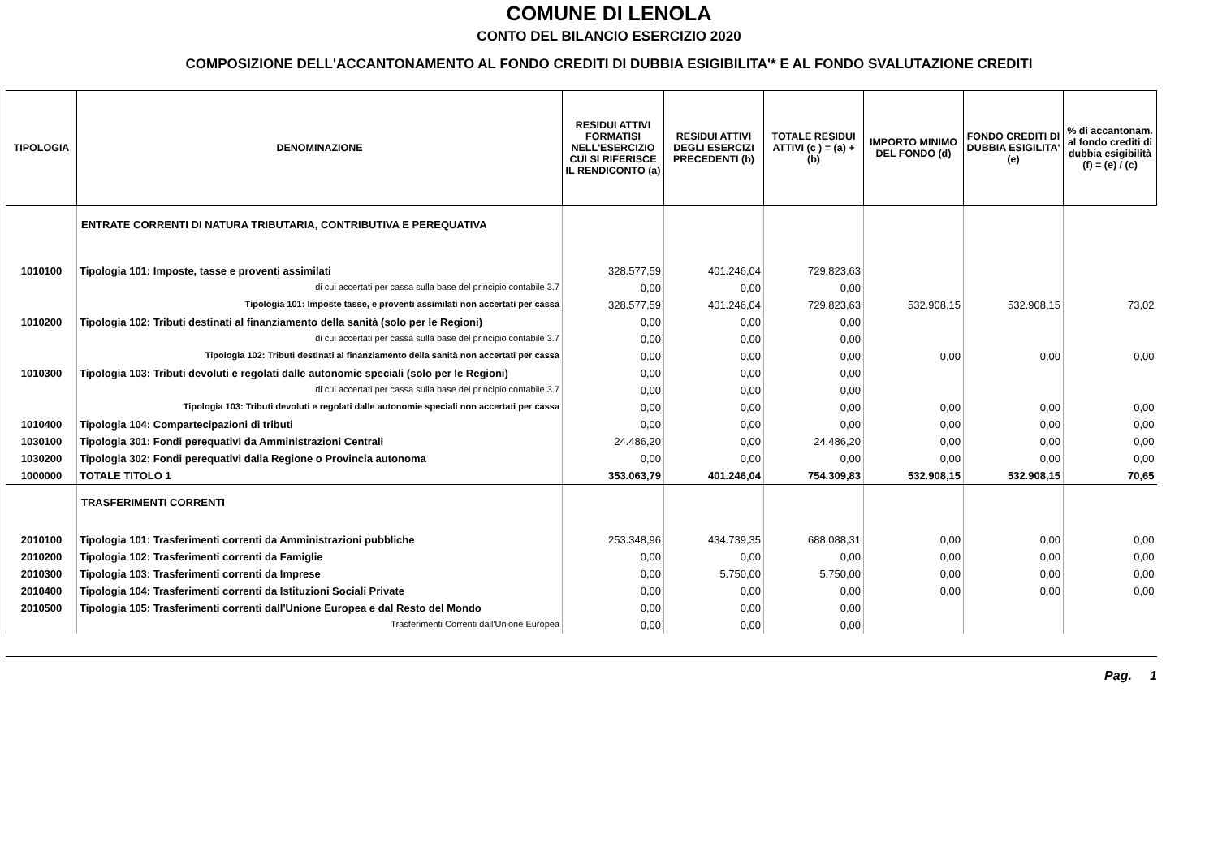COMUNE DI LENOLA
CONTO DEL BILANCIO ESERCIZIO 2020
COMPOSIZIONE DELL'ACCANTONAMENTO AL FONDO CREDITI DI DUBBIA ESIGIBILITA'* E AL FONDO SVALUTAZIONE CREDITI
| TIPOLOGIA | DENOMINAZIONE | RESIDUI ATTIVI FORMATISI NELL'ESERCIZIO CUI SI RIFERISCE IL RENDICONTO (a) | RESIDUI ATTIVI DEGLI ESERCIZI PRECEDENTI (b) | TOTALE RESIDUI ATTIVI (c ) = (a) + (b) | IMPORTO MINIMO DEL FONDO (d) | FONDO CREDITI DI DUBBIA ESIGILITA' (e) | % di accantonam. al fondo crediti di dubbia esigibilità (f) = (e) / (c) |
| --- | --- | --- | --- | --- | --- | --- | --- |
| | ENTRATE CORRENTI DI NATURA TRIBUTARIA, CONTRIBUTIVA E PEREQUATIVA | | | | | | |
| 1010100 | Tipologia 101: Imposte, tasse e proventi assimilati | 328.577,59 | 401.246,04 | 729.823,63 | | | |
| | di cui accertati per cassa sulla base del principio contabile 3.7 | 0,00 | 0,00 | 0,00 | | | |
| | Tipologia 101: Imposte tasse, e proventi assimilati non accertati per cassa | 328.577,59 | 401.246,04 | 729.823,63 | 532.908,15 | 532.908,15 | 73,02 |
| 1010200 | Tipologia 102: Tributi destinati al finanziamento della sanità (solo per le Regioni) | 0,00 | 0,00 | 0,00 | | | |
| | di cui accertati per cassa sulla base del principio contabile 3.7 | 0,00 | 0,00 | 0,00 | | | |
| | Tipologia 102: Tributi destinati al finanziamento della sanità non accertati per cassa | 0,00 | 0,00 | 0,00 | 0,00 | 0,00 | 0,00 |
| 1010300 | Tipologia 103: Tributi devoluti e regolati dalle autonomie speciali (solo per le Regioni) | 0,00 | 0,00 | 0,00 | | | |
| | di cui accertati per cassa sulla base del principio contabile 3.7 | 0,00 | 0,00 | 0,00 | | | |
| | Tipologia 103: Tributi devoluti e regolati dalle autonomie speciali non accertati per cassa | 0,00 | 0,00 | 0,00 | 0,00 | 0,00 | 0,00 |
| 1010400 | Tipologia 104: Compartecipazioni di tributi | 0,00 | 0,00 | 0,00 | 0,00 | 0,00 | 0,00 |
| 1030100 | Tipologia 301: Fondi perequativi da Amministrazioni Centrali | 24.486,20 | 0,00 | 24.486,20 | 0,00 | 0,00 | 0,00 |
| 1030200 | Tipologia 302: Fondi perequativi dalla Regione o Provincia autonoma | 0,00 | 0,00 | 0,00 | 0,00 | 0,00 | 0,00 |
| 1000000 | TOTALE TITOLO 1 | 353.063,79 | 401.246,04 | 754.309,83 | 532.908,15 | 532.908,15 | 70,65 |
| | TRASFERIMENTI CORRENTI | | | | | | |
| 2010100 | Tipologia 101: Trasferimenti correnti da Amministrazioni pubbliche | 253.348,96 | 434.739,35 | 688.088,31 | 0,00 | 0,00 | 0,00 |
| 2010200 | Tipologia 102: Trasferimenti correnti da Famiglie | 0,00 | 0,00 | 0,00 | 0,00 | 0,00 | 0,00 |
| 2010300 | Tipologia 103: Trasferimenti correnti da Imprese | 0,00 | 5.750,00 | 5.750,00 | 0,00 | 0,00 | 0,00 |
| 2010400 | Tipologia 104: Trasferimenti correnti da Istituzioni Sociali Private | 0,00 | 0,00 | 0,00 | 0,00 | 0,00 | 0,00 |
| 2010500 | Tipologia 105: Trasferimenti correnti dall'Unione Europea e dal Resto del Mondo | 0,00 | 0,00 | 0,00 | | | |
| | Trasferimenti Correnti dall'Unione Europea | 0,00 | 0,00 | 0,00 | | | |
Pag. 1